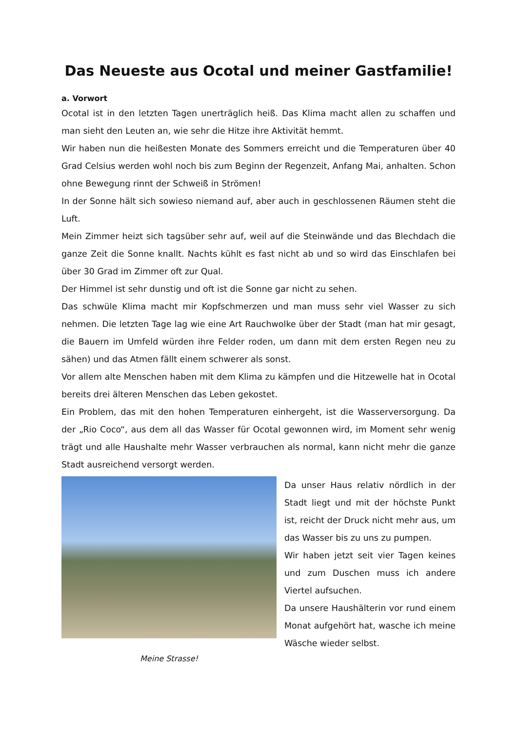Das Neueste aus Ocotal und meiner Gastfamilie!
a. Vorwort
Ocotal ist in den letzten Tagen unerträglich heiß. Das Klima macht allen zu schaffen und man sieht den Leuten an, wie sehr die Hitze ihre Aktivität hemmt.
Wir haben nun die heißesten Monate des Sommers erreicht und die Temperaturen über 40 Grad Celsius werden wohl noch bis zum Beginn der Regenzeit, Anfang Mai, anhalten. Schon ohne Bewegung rinnt der Schweiß in Strömen!
In der Sonne hält sich sowieso niemand auf, aber auch in geschlossenen Räumen steht die Luft.
Mein Zimmer heizt sich tagsüber sehr auf, weil auf die Steinwände und das Blechdach die ganze Zeit die Sonne knallt. Nachts kühlt es fast nicht ab und so wird das Einschlafen bei über 30 Grad im Zimmer oft zur Qual.
Der Himmel ist sehr dunstig und oft ist die Sonne gar nicht zu sehen.
Das schwüle Klima macht mir Kopfschmerzen und man muss sehr viel Wasser zu sich nehmen. Die letzten Tage lag wie eine Art Rauchwolke über der Stadt (man hat mir gesagt, die Bauern im Umfeld würden ihre Felder roden, um dann mit dem ersten Regen neu zu sähen) und das Atmen fällt einem schwerer als sonst.
Vor allem alte Menschen haben mit dem Klima zu kämpfen und die Hitzewelle hat in Ocotal bereits drei älteren Menschen das Leben gekostet.
Ein Problem, das mit den hohen Temperaturen einhergeht, ist die Wasserversorgung. Da der „Rio Coco“, aus dem all das Wasser für Ocotal gewonnen wird, im Moment sehr wenig trägt und alle Haushalte mehr Wasser verbrauchen als normal, kann nicht mehr die ganze Stadt ausreichend versorgt werden.
Meine Strasse!
Da unser Haus relativ nördlich in der Stadt liegt und mit der höchste Punkt ist, reicht der Druck nicht mehr aus, um das Wasser bis zu uns zu pumpen.
Wir haben jetzt seit vier Tagen keines und zum Duschen muss ich andere Viertel aufsuchen.
Da unsere Haushälterin vor rund einem Monat aufgehört hat, wasche ich meine Wäsche wieder selbst.